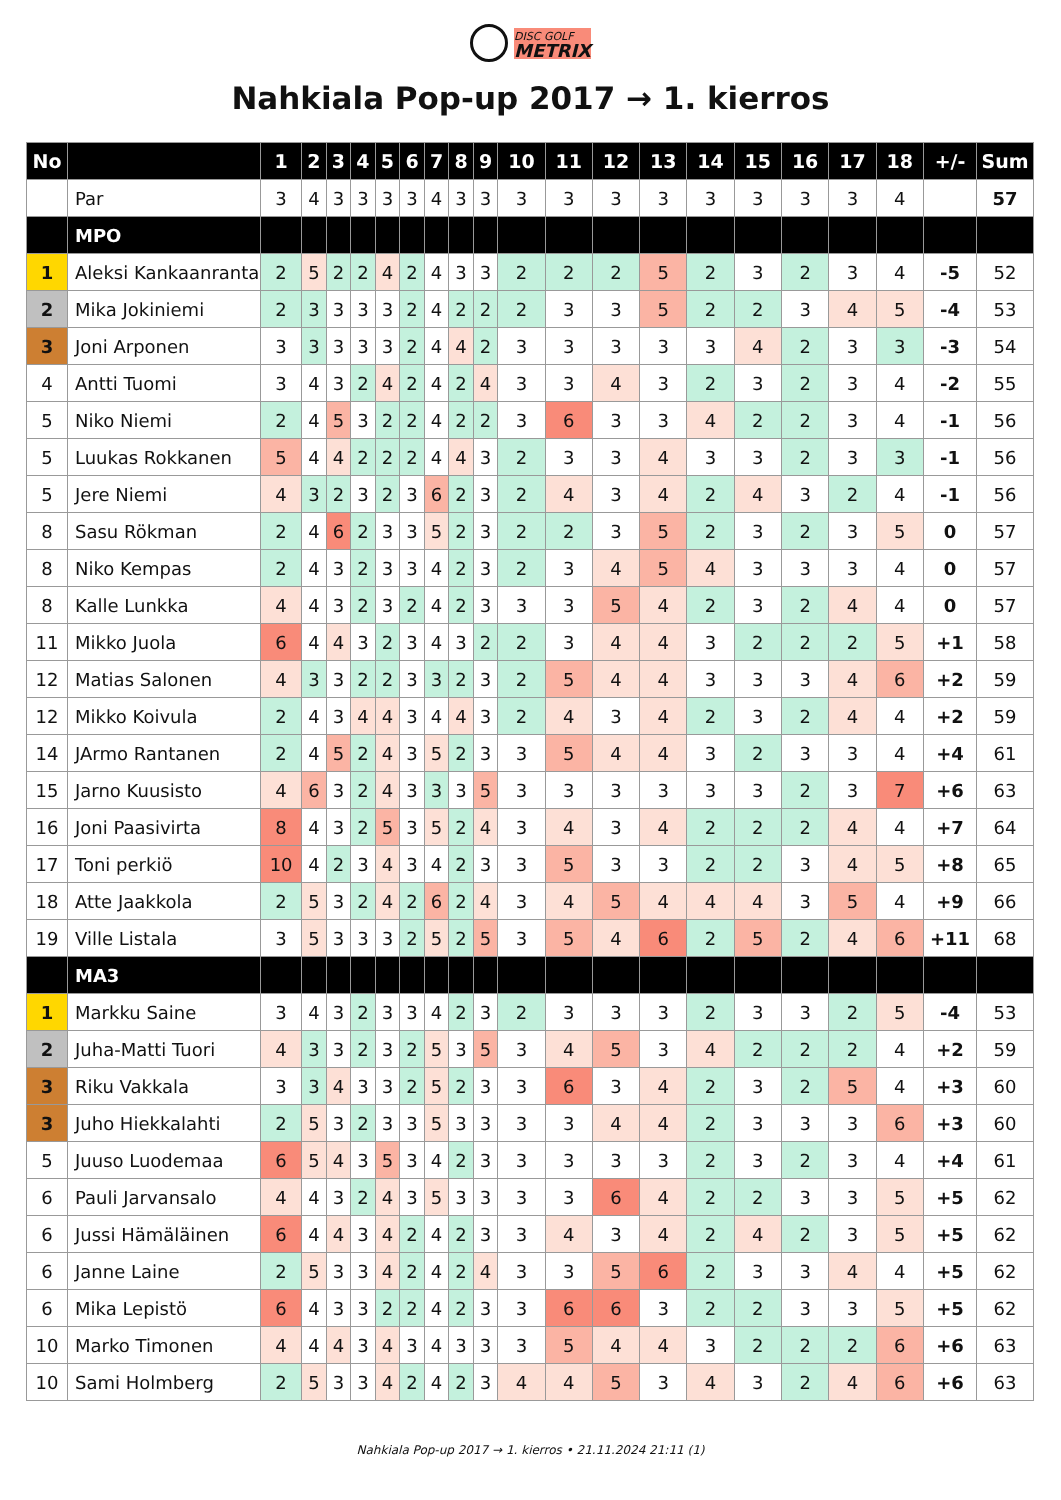DISC GOLF
METRIX
Nahkiala Pop-up 2017 → 1. kierros
| No | | 1 | 2 | 3 | 4 | 5 | 6 | 7 | 8 | 9 | 10 | 11 | 12 | 13 | 14 | 15 | 16 | 17 | 18 | +/- | Sum |
| --- | --- | --- | --- | --- | --- | --- | --- | --- | --- | --- | --- | --- | --- | --- | --- | --- | --- | --- | --- | --- | --- |
| | Par | 3 | 4 | 3 | 3 | 3 | 3 | 4 | 3 | 3 | 3 | 3 | 3 | 3 | 3 | 3 | 3 | 3 | 4 | | 57 |
| | MPO | | | | | | | | | | | | | | | | | | | | |
| 1 | Aleksi Kankaanranta | 2 | 5 | 2 | 2 | 4 | 2 | 4 | 3 | 3 | 2 | 2 | 2 | 5 | 2 | 3 | 2 | 3 | 4 | -5 | 52 |
| 2 | Mika Jokiniemi | 2 | 3 | 3 | 3 | 3 | 2 | 4 | 2 | 2 | 2 | 3 | 3 | 5 | 2 | 2 | 3 | 4 | 5 | -4 | 53 |
| 3 | Joni Arponen | 3 | 3 | 3 | 3 | 3 | 2 | 4 | 4 | 2 | 3 | 3 | 3 | 3 | 3 | 4 | 2 | 3 | 3 | -3 | 54 |
| 4 | Antti Tuomi | 3 | 4 | 3 | 2 | 4 | 2 | 4 | 2 | 4 | 3 | 3 | 4 | 3 | 2 | 3 | 2 | 3 | 4 | -2 | 55 |
| 5 | Niko Niemi | 2 | 4 | 5 | 3 | 2 | 2 | 4 | 2 | 2 | 3 | 6 | 3 | 3 | 4 | 2 | 2 | 3 | 4 | -1 | 56 |
| 5 | Luukas Rokkanen | 5 | 4 | 4 | 2 | 2 | 2 | 4 | 4 | 3 | 2 | 3 | 3 | 4 | 3 | 3 | 2 | 3 | 3 | -1 | 56 |
| 5 | Jere Niemi | 4 | 3 | 2 | 3 | 2 | 3 | 6 | 2 | 3 | 2 | 4 | 3 | 4 | 2 | 4 | 3 | 2 | 4 | -1 | 56 |
| 8 | Sasu Rökman | 2 | 4 | 6 | 2 | 3 | 3 | 5 | 2 | 3 | 2 | 2 | 3 | 5 | 2 | 3 | 2 | 3 | 5 | 0 | 57 |
| 8 | Niko Kempas | 2 | 4 | 3 | 2 | 3 | 3 | 4 | 2 | 3 | 2 | 3 | 4 | 5 | 4 | 3 | 3 | 3 | 4 | 0 | 57 |
| 8 | Kalle Lunkka | 4 | 4 | 3 | 2 | 3 | 2 | 4 | 2 | 3 | 3 | 3 | 5 | 4 | 2 | 3 | 2 | 4 | 4 | 0 | 57 |
| 11 | Mikko Juola | 6 | 4 | 4 | 3 | 2 | 3 | 4 | 3 | 2 | 2 | 3 | 4 | 4 | 3 | 2 | 2 | 2 | 5 | +1 | 58 |
| 12 | Matias Salonen | 4 | 3 | 3 | 2 | 2 | 3 | 3 | 2 | 3 | 2 | 5 | 4 | 4 | 3 | 3 | 3 | 4 | 6 | +2 | 59 |
| 12 | Mikko Koivula | 2 | 4 | 3 | 4 | 4 | 3 | 4 | 4 | 3 | 2 | 4 | 3 | 4 | 2 | 3 | 2 | 4 | 4 | +2 | 59 |
| 14 | JArmo Rantanen | 2 | 4 | 5 | 2 | 4 | 3 | 5 | 2 | 3 | 3 | 5 | 4 | 4 | 3 | 2 | 3 | 3 | 4 | +4 | 61 |
| 15 | Jarno Kuusisto | 4 | 6 | 3 | 2 | 4 | 3 | 3 | 3 | 5 | 3 | 3 | 3 | 3 | 3 | 3 | 2 | 3 | 7 | +6 | 63 |
| 16 | Joni Paasivirta | 8 | 4 | 3 | 2 | 5 | 3 | 5 | 2 | 4 | 3 | 4 | 3 | 4 | 2 | 2 | 2 | 4 | 4 | +7 | 64 |
| 17 | Toni perkiö | 10 | 4 | 2 | 3 | 4 | 3 | 4 | 2 | 3 | 3 | 5 | 3 | 3 | 2 | 2 | 3 | 4 | 5 | +8 | 65 |
| 18 | Atte Jaakkola | 2 | 5 | 3 | 2 | 4 | 2 | 6 | 2 | 4 | 3 | 4 | 5 | 4 | 4 | 4 | 3 | 5 | 4 | +9 | 66 |
| 19 | Ville Listala | 3 | 5 | 3 | 3 | 3 | 2 | 5 | 2 | 5 | 3 | 5 | 4 | 6 | 2 | 5 | 2 | 4 | 6 | +11 | 68 |
| | MA3 | | | | | | | | | | | | | | | | | | | | |
| 1 | Markku Saine | 3 | 4 | 3 | 2 | 3 | 3 | 4 | 2 | 3 | 2 | 3 | 3 | 3 | 2 | 3 | 3 | 2 | 5 | -4 | 53 |
| 2 | Juha-Matti Tuori | 4 | 3 | 3 | 2 | 3 | 2 | 5 | 3 | 5 | 3 | 4 | 5 | 3 | 4 | 2 | 2 | 2 | 4 | +2 | 59 |
| 3 | Riku Vakkala | 3 | 3 | 4 | 3 | 3 | 2 | 5 | 2 | 3 | 3 | 6 | 3 | 4 | 2 | 3 | 2 | 5 | 4 | +3 | 60 |
| 3 | Juho Hiekkalahti | 2 | 5 | 3 | 2 | 3 | 3 | 5 | 3 | 3 | 3 | 3 | 4 | 4 | 2 | 3 | 3 | 3 | 6 | +3 | 60 |
| 5 | Juuso Luodemaa | 6 | 5 | 4 | 3 | 5 | 3 | 4 | 2 | 3 | 3 | 3 | 3 | 3 | 2 | 3 | 2 | 3 | 4 | +4 | 61 |
| 6 | Pauli Jarvansalo | 4 | 4 | 3 | 2 | 4 | 3 | 5 | 3 | 3 | 3 | 3 | 6 | 4 | 2 | 2 | 3 | 3 | 5 | +5 | 62 |
| 6 | Jussi Hämäläinen | 6 | 4 | 4 | 3 | 4 | 2 | 4 | 2 | 3 | 3 | 4 | 3 | 4 | 2 | 4 | 2 | 3 | 5 | +5 | 62 |
| 6 | Janne Laine | 2 | 5 | 3 | 3 | 4 | 2 | 4 | 2 | 4 | 3 | 3 | 5 | 6 | 2 | 3 | 3 | 4 | 4 | +5 | 62 |
| 6 | Mika Lepistö | 6 | 4 | 3 | 3 | 2 | 2 | 4 | 2 | 3 | 3 | 6 | 6 | 3 | 2 | 2 | 3 | 3 | 5 | +5 | 62 |
| 10 | Marko Timonen | 4 | 4 | 4 | 3 | 4 | 3 | 4 | 3 | 3 | 3 | 5 | 4 | 4 | 3 | 2 | 2 | 2 | 6 | +6 | 63 |
| 10 | Sami Holmberg | 2 | 5 | 3 | 3 | 4 | 2 | 4 | 2 | 3 | 4 | 4 | 5 | 3 | 4 | 3 | 2 | 4 | 6 | +6 | 63 |
Nahkiala Pop-up 2017 → 1. kierros • 21.11.2024 21:11 (1)